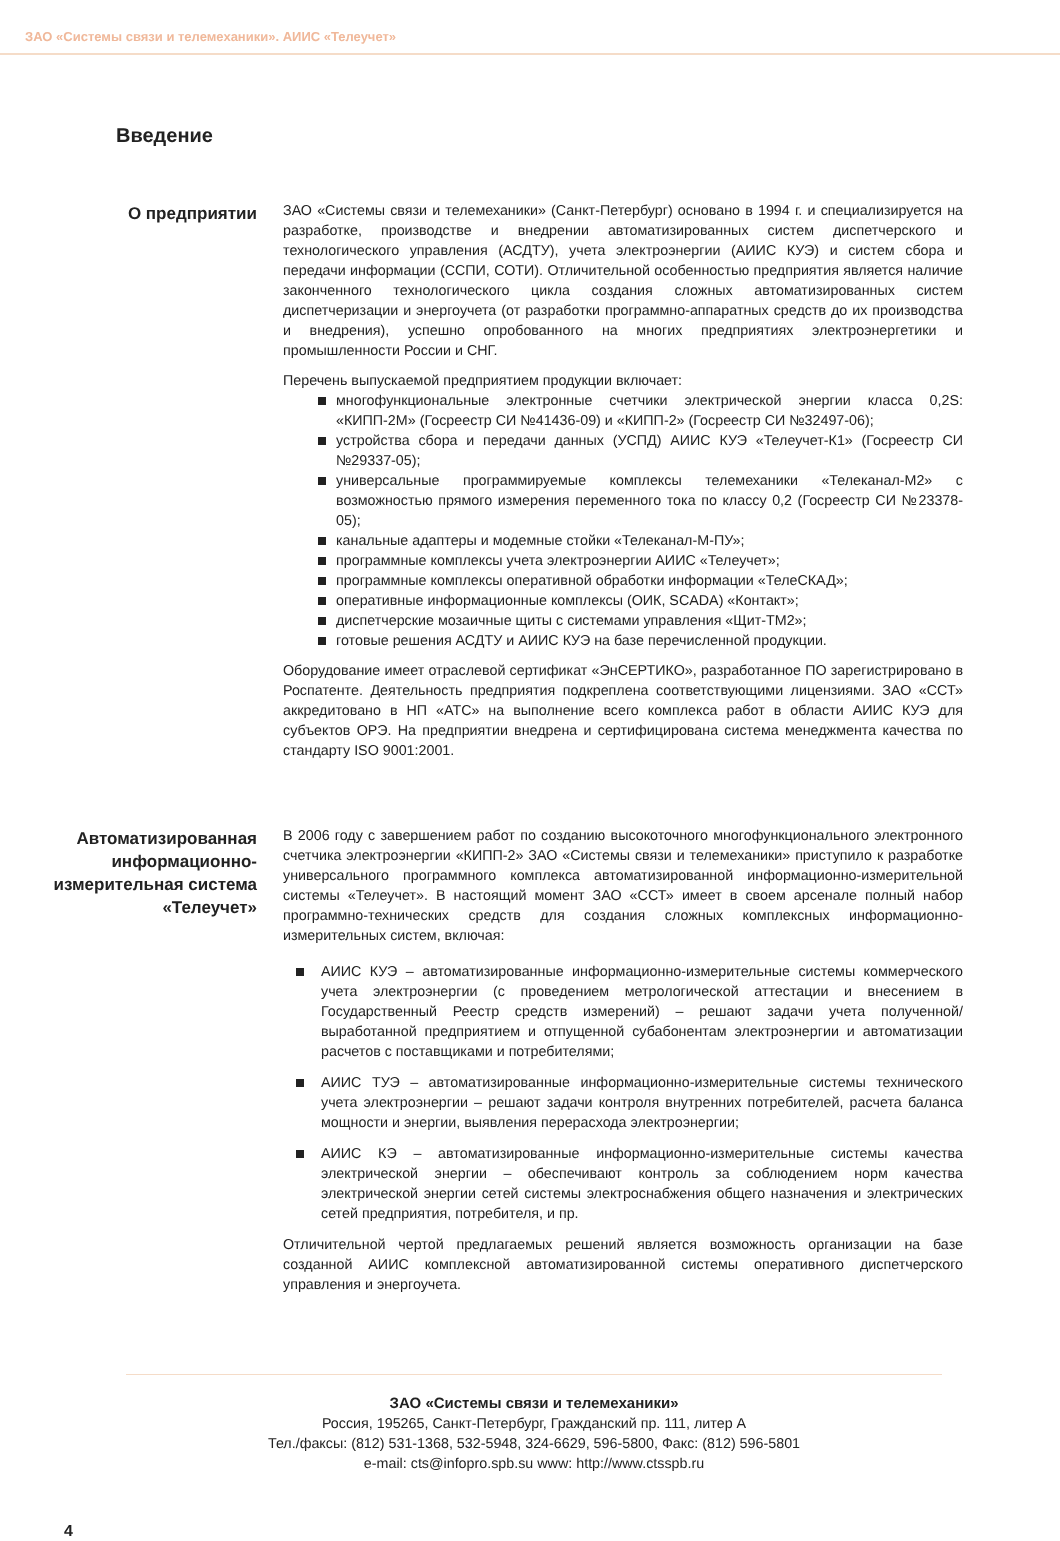ЗАО «Системы связи и телемеханики». АИИС «Телеучет»
Введение
О предприятии
ЗАО «Системы связи и телемеханики» (Санкт-Петербург) основано в 1994 г. и специализируется на разработке, производстве и внедрении автоматизированных систем диспетчерского и технологического управления (АСДТУ), учета электроэнергии (АИИС КУЭ) и систем сбора и передачи информации (ССПИ, СОТИ). Отличительной особенностью предприятия является наличие законченного технологического цикла создания сложных автоматизированных систем диспетчеризации и энергоучета (от разработки программно-аппаратных средств до их производства и внедрения), успешно опробованного на многих предприятиях электроэнергетики и промышленности России и СНГ.
Перечень выпускаемой предприятием продукции включает:
многофункциональные электронные счетчики электрической энергии класса 0,2S: «КИПП-2М» (Госреестр СИ №41436-09) и «КИПП-2» (Госреестр СИ №32497-06);
устройства сбора и передачи данных (УСПД) АИИС КУЭ «Телеучет-К1» (Госреестр СИ №29337-05);
универсальные программируемые комплексы телемеханики «Телеканал-М2» с возможностью прямого измерения переменного тока по классу 0,2 (Госреестр СИ №23378-05);
канальные адаптеры и модемные стойки «Телеканал-М-ПУ»;
программные комплексы учета электроэнергии АИИС «Телеучет»;
программные комплексы оперативной обработки информации «ТелеСКАД»;
оперативные информационные комплексы (ОИК, SCADA) «Контакт»;
диспетчерские мозаичные щиты с системами управления «Щит-ТМ2»;
готовые решения АСДТУ и АИИС КУЭ на базе перечисленной продукции.
Оборудование имеет отраслевой сертификат «ЭнСЕРТИКО», разработанное ПО зарегистрировано в Роспатенте. Деятельность предприятия подкреплена соответствующими лицензиями. ЗАО «ССТ» аккредитовано в НП «АТС» на выполнение всего комплекса работ в области АИИС КУЭ для субъектов ОРЭ. На предприятии внедрена и сертифицирована система менеджмента качества по стандарту ISO 9001:2001.
Автоматизированная информационно-измерительная система «Телеучет»
В 2006 году с завершением работ по созданию высокоточного многофункционального электронного счетчика электроэнергии «КИПП-2» ЗАО «Системы связи и телемеханики» приступило к разработке универсального программного комплекса автоматизированной информационно-измерительной системы «Телеучет». В настоящий момент ЗАО «ССТ» имеет в своем арсенале полный набор программно-технических средств для создания сложных комплексных информационно-измерительных систем, включая:
АИИС КУЭ – автоматизированные информационно-измерительные системы коммерческого учета электроэнергии (с проведением метрологической аттестации и внесением в Государственный Реестр средств измерений) – решают задачи учета полученной/выработанной предприятием и отпущенной субабонентам электроэнергии и автоматизации расчетов с поставщиками и потребителями;
АИИС ТУЭ – автоматизированные информационно-измерительные системы технического учета электроэнергии – решают задачи контроля внутренних потребителей, расчета баланса мощности и энергии, выявления перерасхода электроэнергии;
АИИС КЭ – автоматизированные информационно-измерительные системы качества электрической энергии – обеспечивают контроль за соблюдением норм качества электрической энергии сетей системы электроснабжения общего назначения и электрических сетей предприятия, потребителя, и пр.
Отличительной чертой предлагаемых решений является возможность организации на базе созданной АИИС комплексной автоматизированной системы оперативного диспетчерского управления и энергоучета.
ЗАО «Системы связи и телемеханики»
Россия, 195265, Санкт-Петербург, Гражданский пр. 111, литер А
Тел./факсы: (812) 531-1368, 532-5948, 324-6629, 596-5800, Факс: (812) 596-5801
e-mail: cts@infopro.spb.su www: http://www.ctsspb.ru
4